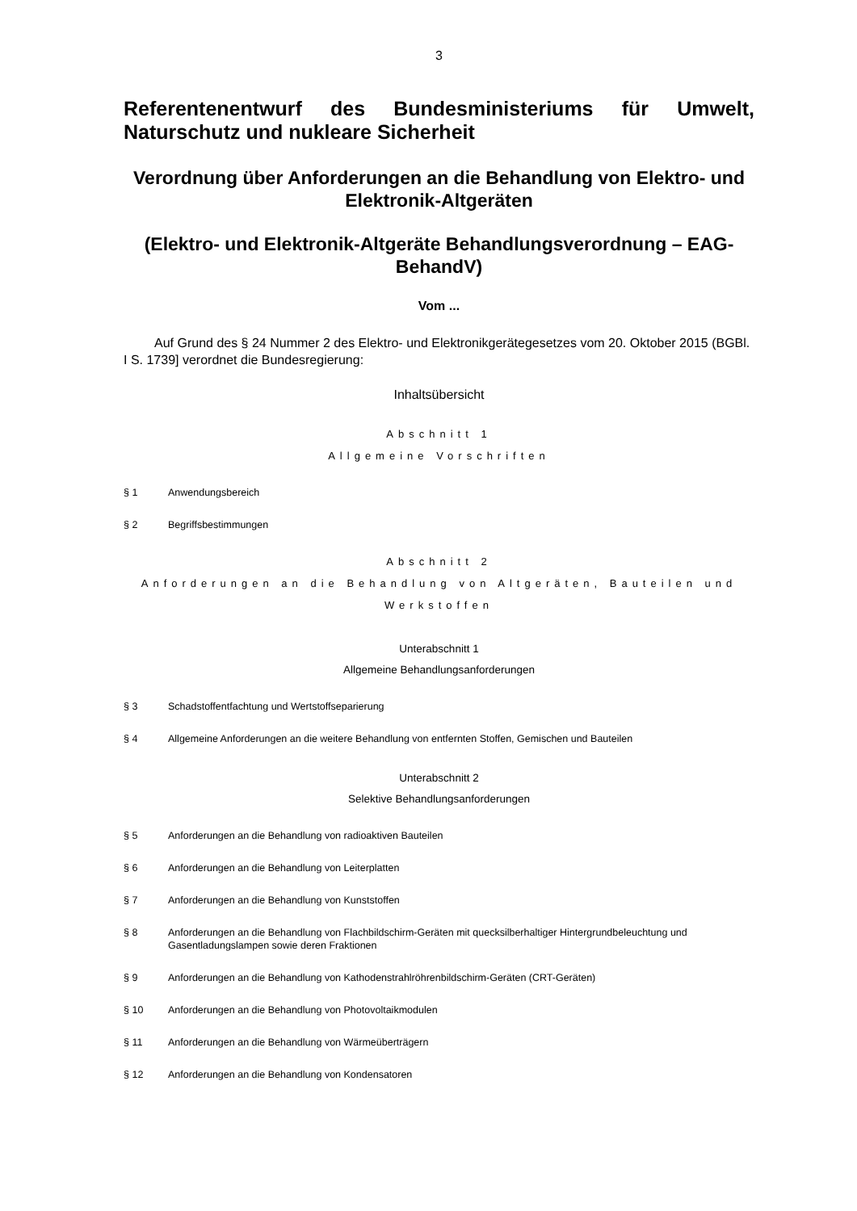3
Referentenentwurf des Bundesministeriums für Umwelt, Naturschutz und nukleare Sicherheit
Verordnung über Anforderungen an die Behandlung von Elektro- und Elektronik-Altgeräten
(Elektro- und Elektronik-Altgeräte Behandlungsverordnung – EAG-BehandV)
Vom ...
Auf Grund des § 24 Nummer 2 des Elektro- und Elektronikgerätegesetzes vom 20. Oktober 2015 (BGBl. I S. 1739] verordnet die Bundesregierung:
Inhaltsübersicht
Abschnitt 1
Allgemeine Vorschriften
§ 1 Anwendungsbereich
§ 2 Begriffsbestimmungen
Abschnitt 2
Anforderungen an die Behandlung von Altgeräten, Bauteilen und Werkstoffen
Unterabschnitt 1
Allgemeine Behandlungsanforderungen
§ 3 Schadstoffentfachtung und Wertstoffseparierung
§ 4 Allgemeine Anforderungen an die weitere Behandlung von entfernten Stoffen, Gemischen und Bauteilen
Unterabschnitt 2
Selektive Behandlungsanforderungen
§ 5 Anforderungen an die Behandlung von radioaktiven Bauteilen
§ 6 Anforderungen an die Behandlung von Leiterplatten
§ 7 Anforderungen an die Behandlung von Kunststoffen
§ 8 Anforderungen an die Behandlung von Flachbildschirm-Geräten mit quecksilberhaltiger Hintergrundbeleuchtung und Gasentladungslampen sowie deren Fraktionen
§ 9 Anforderungen an die Behandlung von Kathodenstrahlröhrenbildschirm-Geräten (CRT-Geräten)
§ 10 Anforderungen an die Behandlung von Photovoltaikmodulen
§ 11 Anforderungen an die Behandlung von Wärmeüberträgern
§ 12 Anforderungen an die Behandlung von Kondensatoren